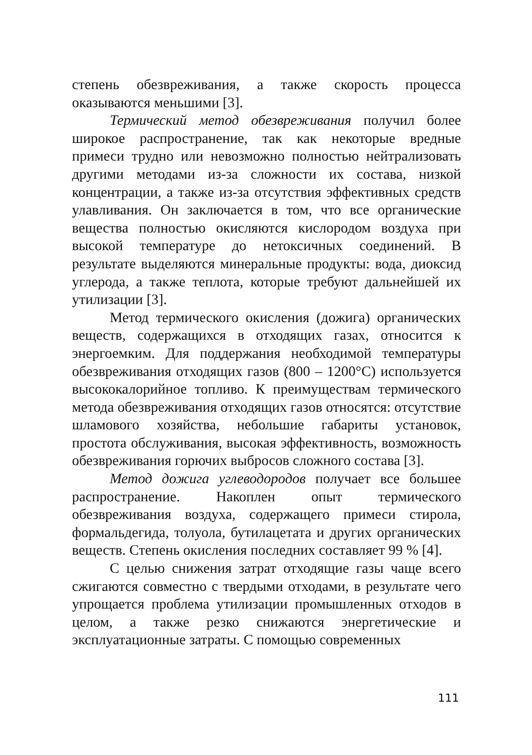степень обезвреживания, а также скорость процесса оказываются меньшими [3].
Термический метод обезвреживания получил более широкое распространение, так как некоторые вредные примеси трудно или невозможно полностью нейтрализовать другими методами из-за сложности их состава, низкой концентрации, а также из-за отсутствия эффективных средств улавливания. Он заключается в том, что все органические вещества полностью окисляются кислородом воздуха при высокой температуре до нетоксичных соединений. В результате выделяются минеральные продукты: вода, диоксид углерода, а также теплота, которые требуют дальнейшей их утилизации [3].
Метод термического окисления (дожига) органических веществ, содержащихся в отходящих газах, относится к энергоемким. Для поддержания необходимой температуры обезвреживания отходящих газов (800 – 1200°С) используется высококалорийное топливо. К преимуществам термического метода обезвреживания отходящих газов относятся: отсутствие шламового хозяйства, небольшие габариты установок, простота обслуживания, высокая эффективность, возможность обезвреживания горючих выбросов сложного состава [3].
Метод дожига углеводородов получает все большее распространение. Накоплен опыт термического обезвреживания воздуха, содержащего примеси стирола, формальдегида, толуола, бутилацетата и других органических веществ. Степень окисления последних составляет 99 % [4].
С целью снижения затрат отходящие газы чаще всего сжигаются совместно с твердыми отходами, в результате чего упрощается проблема утилизации промышленных отходов в целом, а также резко снижаются энергетические и эксплуатационные затраты. С помощью современных
111